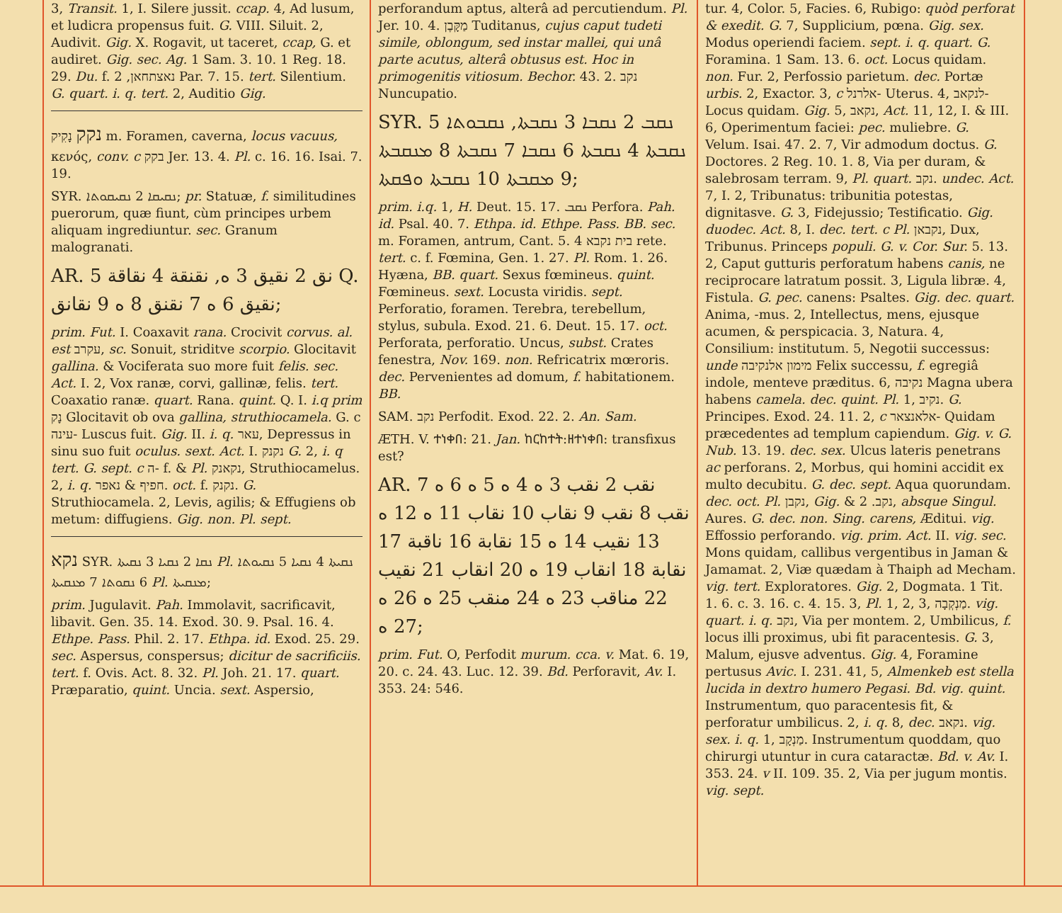3, Transit. 1, I. Silere jussit. ccap. 4, Ad lusum, et ludicra propensus fuit. G. VIII. Siluit. 2, Audivit. Gig. X. Rogavit, ut taceret, ccap, G. et audiret. Gig. sec. Ag. 1 Sam. 3. 10. 1 Reg. 18. 29. Du. f. נאצתחאן, 2 Par. 7. 15. tert. Silentium. G. quart. i. q. tert. 2, Auditio Gig.
נקק נָקִיק m. Foramen, caverna, locus vacuus, κενός, conv. c בקק Jer. 13. 4. Pl. c. 16. 16. Isai. 7. 19.
SYR. ܢܩܝܩܐ 2 ܢܩܝܩܘܬܐ; pr. Statuæ, f. similitudines puerorum, quæ fiunt, cùm principes urbem aliquam ingrediuntur. sec. Granum malogranati.
AR. نق 2 نقيق 3 ﻩ, نقنقة 4 نقاقة 5 Q. نقيق 6 ﻩ 7 نقنق 8 ﻩ 9 نقانق;
prim. Fut. I. Coaxavit rana. Crocivit corvus. al. est עקרב, sc. Sonuit, striditve scorpio. Glocitavit gallina. & Vociferata suo more fuit felis. sec. Act. I. 2, Vox ranæ, corvi, gallinæ, felis. tert. Coaxatio ranæ. quart. Rana. quint. Q. I. i.q prim נָק Glocitavit ob ova gallina, struthiocamela. G. c עינה- Luscus fuit. Gig. II. i. q. עאר, Depressus in sinu suo fuit oculus. sext. Act. I. נקנק G. 2, i. q tert. G. sept. c ה- f. & Pl. נקאנק, Struthiocamelus. 2, i. q. חפיף & נאפר. oct. f. נקנק. G. Struthiocamela. 2, Levis, agilis; & Effugiens ob metum: diffugiens. Gig. non. Pl. sept.
נקא SYR. ܢܩܐ 2 ܢܩܝܐ 3 ܢܩܝܬܐ Pl. ܢܩܝܬܐ 4 ܢܩܝܐ 5 ܢܩܝܘܬܐ 6 ܢܩܘܬܐ 7 ܡܢܩܝܬܐ Pl. ܡܢܩܝܬܐ;
prim. Jugulavit. Pah. Immolavit, sacrificavit, libavit. Gen. 35. 14. Exod. 30. 9. Psal. 16. 4. Ethpe. Pass. Phil. 2. 17. Ethpa. id. Exod. 25. 29. sec. Aspersus, conspersus; dicitur de sacrificiis. tert. f. Ovis. Act. 8. 32. Pl. Joh. 21. 17. quart. Præparatio, quint. Uncia. sext. Aspersio,
perforandum aptus, alterâ ad percutiendum. Pl. Jer. 10. 4. מַקָּבֶן Tuditanus, cujus caput tudeti simile, oblongum, sed instar mallei, qui unâ parte acutus, alterâ obtusus est. Hoc in primogenitis vitiosum. Bechor. 43. 2. נקב Nuncupatio.
SYR. ܢܩܒ 2 ܢܩܒܐ 3 ܢܩܒܬܐ, ܢܩܒܘܬܐ 5 ܢܩܒܬܐ 4 ܢܩܒܬܐ 6 ܢܩܒܐ 7 ܢܩܒܬܐ 8 ܡܢܩܒܬܐ 9 ܡܩܒܬܐ 10 ܢܩܒܬܐ ܘܦܩܬܐ;
prim. i.q. 1, H. Deut. 15. 17. ܢܩܒ Perfora. Pah. id. Psal. 40. 7. Ethpa. id. Ethpe. Pass. BB. sec. m. Foramen, antrum, Cant. 5. 4 בית נקבא rete. tert. c. f. Fœmina, Gen. 1. 27. Pl. Rom. 1. 26. Hyæna, BB. quart. Sexus fœmineus. quint. Fœmineus. sext. Locusta viridis. sept. Perforatio, foramen. Terebra, terebellum, stylus, subula. Exod. 21. 6. Deut. 15. 17. oct. Perforata, perforatio. Uncus, subst. Crates fenestra, Nov. 169. non. Refricatrix mœroris. dec. Pervenientes ad domum, f. habitationem. BB.
SAM. נקב Perfodit. Exod. 22. 2. An. Sam.
ÆTH. V. ተነቀበ: 21. Jan. ከርከተት:ዘተነቀበ: transfixus est?
AR. نقب 2 نقب 3 ﻩ 4 ﻩ 5 ﻩ 6 ﻩ 7 نقب 8 نقب 9 نقاب 10 نقاب 11 ﻩ 12 ﻩ 13 نقيب 14 ﻩ 15 نقابة 16 ناقبة 17 نقابة 18 انقاب 19 ﻩ 20 انقاب 21 نقيب 22 مناقب 23 ﻩ 24 منقب 25 ﻩ 26 ﻩ 27 ﻩ;
prim. Fut. O, Perfodit murum. cca. v. Mat. 6. 19, 20. c. 24. 43. Luc. 12. 39. Bd. Perforavit, Av. I. 353. 24: 546.
tur. 4, Color. 5, Facies. 6, Rubigo: quòd perforat & exedit. G. 7, Supplicium, pœna. Gig. sex. Modus operiendi faciem. sept. i. q. quart. G. Foramina. 1 Sam. 13. 6. oct. Locus quidam. non. Fur. 2, Perfossio parietum. dec. Portæ urbis. 2, Exactor. 3, c אלרנל- Uterus. 4, לנקאב- Locus quidam. Gig. 5, נקאב, Act. 11, 12, I. & III. 6, Operimentum faciei: pec. muliebre. G. Velum. Isai. 47. 2. 7, Vir admodum doctus. G. Doctores. 2 Reg. 10. 1. 8, Via per duram, & salebrosam terram. 9, Pl. quart. נקב. undec. Act. 7, I. 2, Tribunatus: tribunitia potestas, dignitasve. G. 3, Fidejussio; Testificatio. Gig. duodec. Act. 8, I. dec. tert. c Pl. נקבאן, Dux, Tribunus. Princeps populi. G. v. Cor. Sur. 5. 13. 2, Caput gutturis perforatum habens canis, ne reciprocare latratum possit. 3, Ligula libræ. 4, Fistula. G. pec. canens: Psaltes. Gig. dec. quart. Anima, -mus. 2, Intellectus, mens, ejusque acumen, & perspicacia. 3, Natura. 4, Consilium: institutum. 5, Negotii successus: unde מימון אלנקיבה Felix successu, f. egregiâ indole, menteve præditus. 6, נקיבה Magna ubera habens camela. dec. quint. Pl. 1, נקיב. G. Principes. Exod. 24. 11. 2, c אלאנצאר- Quidam præcedentes ad templum capiendum. Gig. v. G. Nub. 13. 19. dec. sex. Ulcus lateris penetrans ac perforans. 2, Morbus, qui homini accidit ex multo decubitu. G. dec. sept. Aqua quorundam. dec. oct. Pl. נקבן, Gig. & נקב. 2, absque Singul. Aures. G. dec. non. Sing. carens, Æditui. vig. Effossio perforando. vig. prim. Act. II. vig. sec. Mons quidam, callibus vergentibus in Jaman & Jamamat. 2, Viæ quædam à Thaiph ad Mecham. vig. tert. Exploratores. Gig. 2, Dogmata. 1 Tit. 1. 6. c. 3. 16. c. 4. 15. 3, Pl. 1, 2, 3, מַנְקְבָה. vig. quart. i. q. נקב, Via per montem. 2, Umbilicus, f. locus illi proximus, ubi fit paracentesis. G. 3, Malum, ejusve adventus. Gig. 4, Foramine pertusus Avic. I. 231. 41, 5, Almenkeb est stella lucida in dextro humero Pegasi. Bd. vig. quint. Instrumentum, quo paracentesis fit, & perforatur umbilicus. 2, i. q. 8, dec. נקאב. vig. sex. i. q. 1, מַנְקָב. Instrumentum quoddam, quo chirurgi utuntur in cura cataractæ. Bd. v. Av. I. 353. 24. v II. 109. 35. 2, Via per jugum montis. vig. sept.